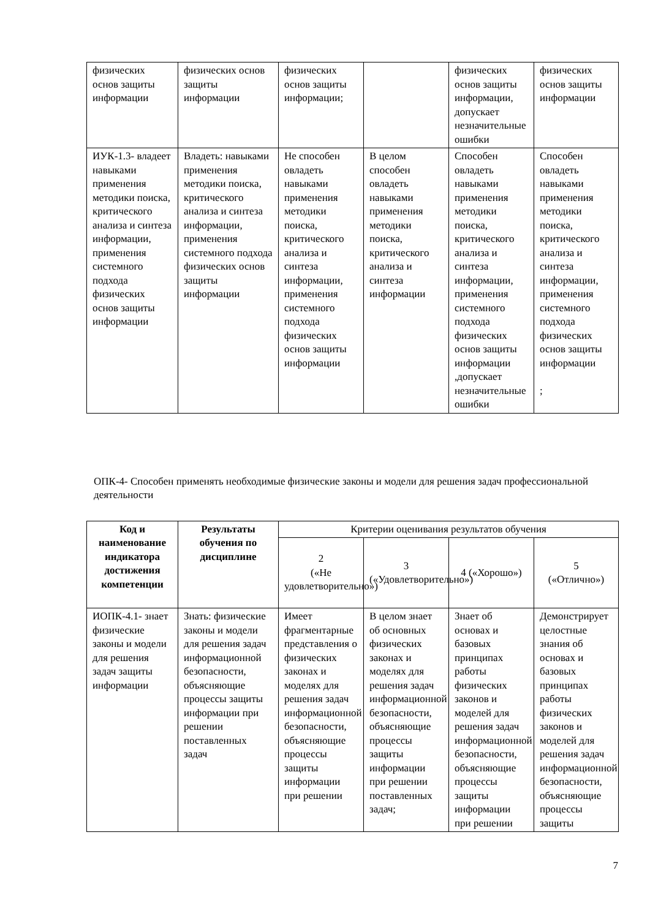| физических основ защиты информации | физических основ защиты информации | физических основ защиты информации; | | физических основ защиты информации, допускает незначительные ошибки | физических основ защиты информации |
| ИУК-1.3- владеет навыками применения методики поиска, критического анализа и синтеза информации, применения системного подхода физических основ защиты информации | Владеть: навыками применения методики поиска, критического анализа и синтеза информации, применения системного подхода физических основ защиты информации | Не способен овладеть навыками применения методики поиска, критического анализа и синтеза информации, применения системного подхода физических основ защиты информации | В целом способен овладеть навыками применения методики поиска, критического анализа и синтеза информации | Способен овладеть навыками применения методики поиска, критического анализа и синтеза информации, применения системного подхода физических основ защиты информации ,допускает незначительные ошибки | Способен овладеть навыками применения методики поиска, критического анализа и синтеза информации, применения системного подхода физических основ защиты информации ; |
ОПК-4- Способен применять необходимые физические законы и модели для решения задач профессиональной деятельности
| Код и наименование индикатора достижения компетенции | Результаты обучения по дисциплине | Критерии оценивания результатов обучения | | | |
| --- | --- | --- | --- | --- | --- |
| | | 2 («Не удовлетворительно») | 3 («Удовлетворительно») | 4 («Хорошо») | 5 («Отлично») |
| ИОПК-4.1- знает физические законы и модели для решения задач защиты информации | Знать: физические законы и модели для решения задач информационной безопасности, объясняющие процессы защиты информации при решении поставленных задач | Имеет фрагментарные представления о физических законах и моделях для решения задач информационной безопасности, объясняющие процессы защиты информации при решении | В целом знает об основных физических законах и моделях для решения задач информационной безопасности, объясняющие процессы защиты информации при решении поставленных задач; | Знает об основах и базовых принципах работы физических законов и моделей для решения задач информационной безопасности, объясняющие процессы защиты информации при решении | Демонстрирует целостные знания об основах и базовых принципах работы физических законов и моделей для решения задач информационной безопасности, объясняющие процессы защиты |
7